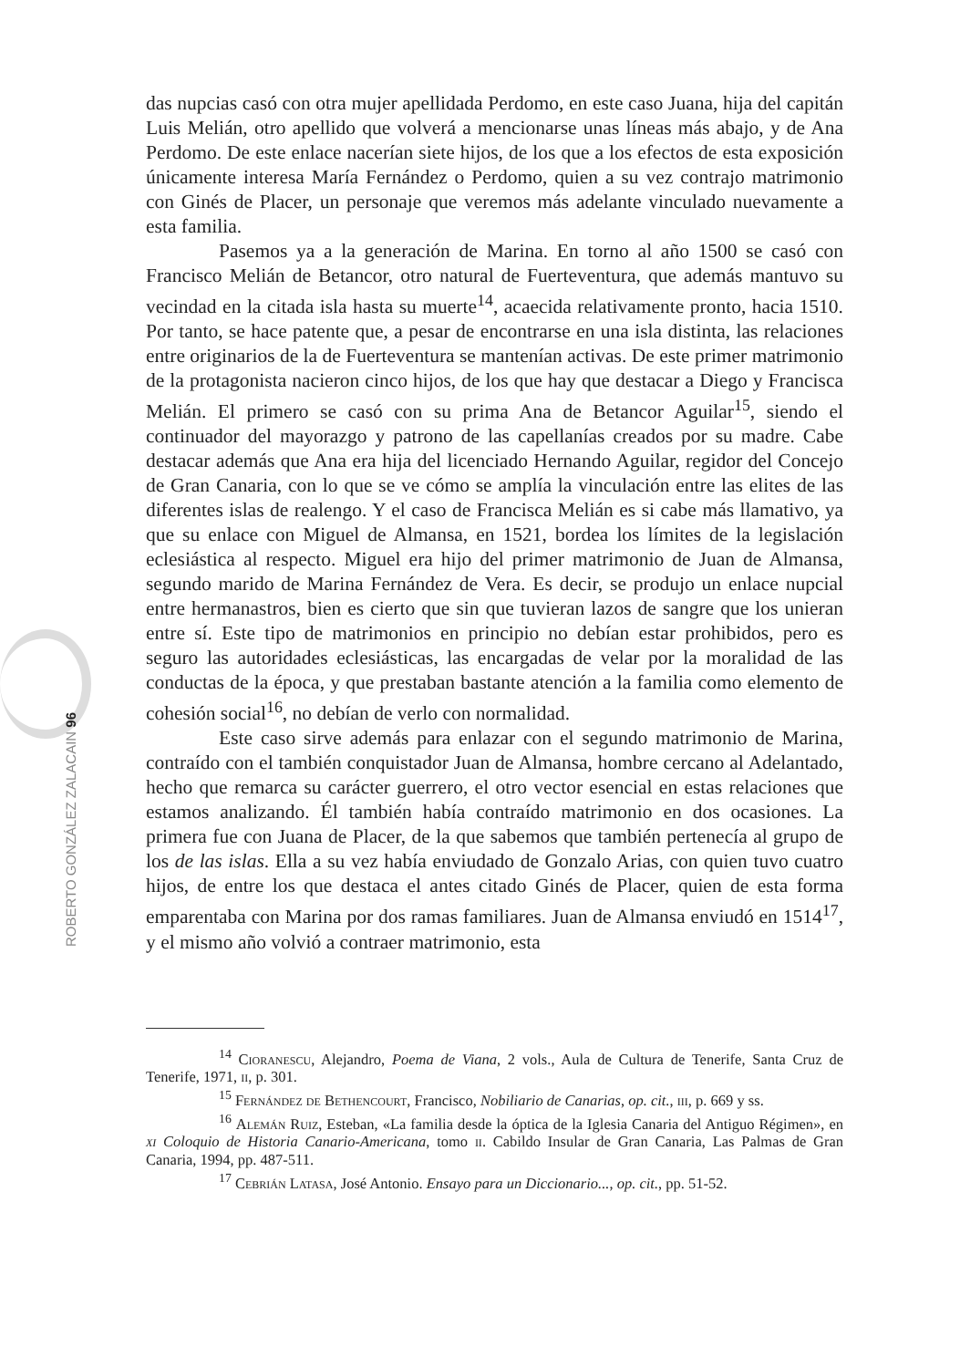ROBERTO GONZÁLEZ ZALACAIN 96
das nupcias casó con otra mujer apellidada Perdomo, en este caso Juana, hija del capitán Luis Melián, otro apellido que volverá a mencionarse unas líneas más abajo, y de Ana Perdomo. De este enlace nacerían siete hijos, de los que a los efectos de esta exposición únicamente interesa María Fernández o Perdomo, quien a su vez contrajo matrimonio con Ginés de Placer, un personaje que veremos más adelante vinculado nuevamente a esta familia.
Pasemos ya a la generación de Marina. En torno al año 1500 se casó con Francisco Melián de Betancor, otro natural de Fuerteventura, que además mantuvo su vecindad en la citada isla hasta su muerte<sup>14</sup>, acaecida relativamente pronto, hacia 1510. Por tanto, se hace patente que, a pesar de encontrarse en una isla distinta, las relaciones entre originarios de la de Fuerteventura se mantenían activas. De este primer matrimonio de la protagonista nacieron cinco hijos, de los que hay que destacar a Diego y Francisca Melián. El primero se casó con su prima Ana de Betancor Aguilar<sup>15</sup>, siendo el continuador del mayorazgo y patrono de las capellanías creados por su madre. Cabe destacar además que Ana era hija del licenciado Hernando Aguilar, regidor del Concejo de Gran Canaria, con lo que se ve cómo se amplía la vinculación entre las elites de las diferentes islas de realengo. Y el caso de Francisca Melián es si cabe más llamativo, ya que su enlace con Miguel de Almansa, en 1521, bordea los límites de la legislación eclesiástica al respecto. Miguel era hijo del primer matrimonio de Juan de Almansa, segundo marido de Marina Fernández de Vera. Es decir, se produjo un enlace nupcial entre hermanastros, bien es cierto que sin que tuvieran lazos de sangre que los unieran entre sí. Este tipo de matrimonios en principio no debían estar prohibidos, pero es seguro las autoridades eclesiásticas, las encargadas de velar por la moralidad de las conductas de la época, y que prestaban bastante atención a la familia como elemento de cohesión social<sup>16</sup>, no debían de verlo con normalidad.
Este caso sirve además para enlazar con el segundo matrimonio de Marina, contraído con el también conquistador Juan de Almansa, hombre cercano al Adelantado, hecho que remarca su carácter guerrero, el otro vector esencial en estas relaciones que estamos analizando. Él también había contraído matrimonio en dos ocasiones. La primera fue con Juana de Placer, de la que sabemos que también pertenecía al grupo de los de las islas. Ella a su vez había enviudado de Gonzalo Arias, con quien tuvo cuatro hijos, de entre los que destaca el antes citado Ginés de Placer, quien de esta forma emparentaba con Marina por dos ramas familiares. Juan de Almansa enviudó en 1514<sup>17</sup>, y el mismo año volvió a contraer matrimonio, esta
<sup>14</sup> Cioranescu, Alejandro, Poema de Viana, 2 vols., Aula de Cultura de Tenerife, Santa Cruz de Tenerife, 1971, ii, p. 301.
<sup>15</sup> Fernández de Bethencourt, Francisco, Nobiliario de Canarias, op. cit., iii, p. 669 y ss.
<sup>16</sup> Alemán Ruiz, Esteban, «La familia desde la óptica de la Iglesia Canaria del Antiguo Régimen», en xi Coloquio de Historia Canario-Americana, tomo ii. Cabildo Insular de Gran Canaria, Las Palmas de Gran Canaria, 1994, pp. 487-511.
<sup>17</sup> Cebrián Latasa, José Antonio. Ensayo para un Diccionario..., op. cit., pp. 51-52.